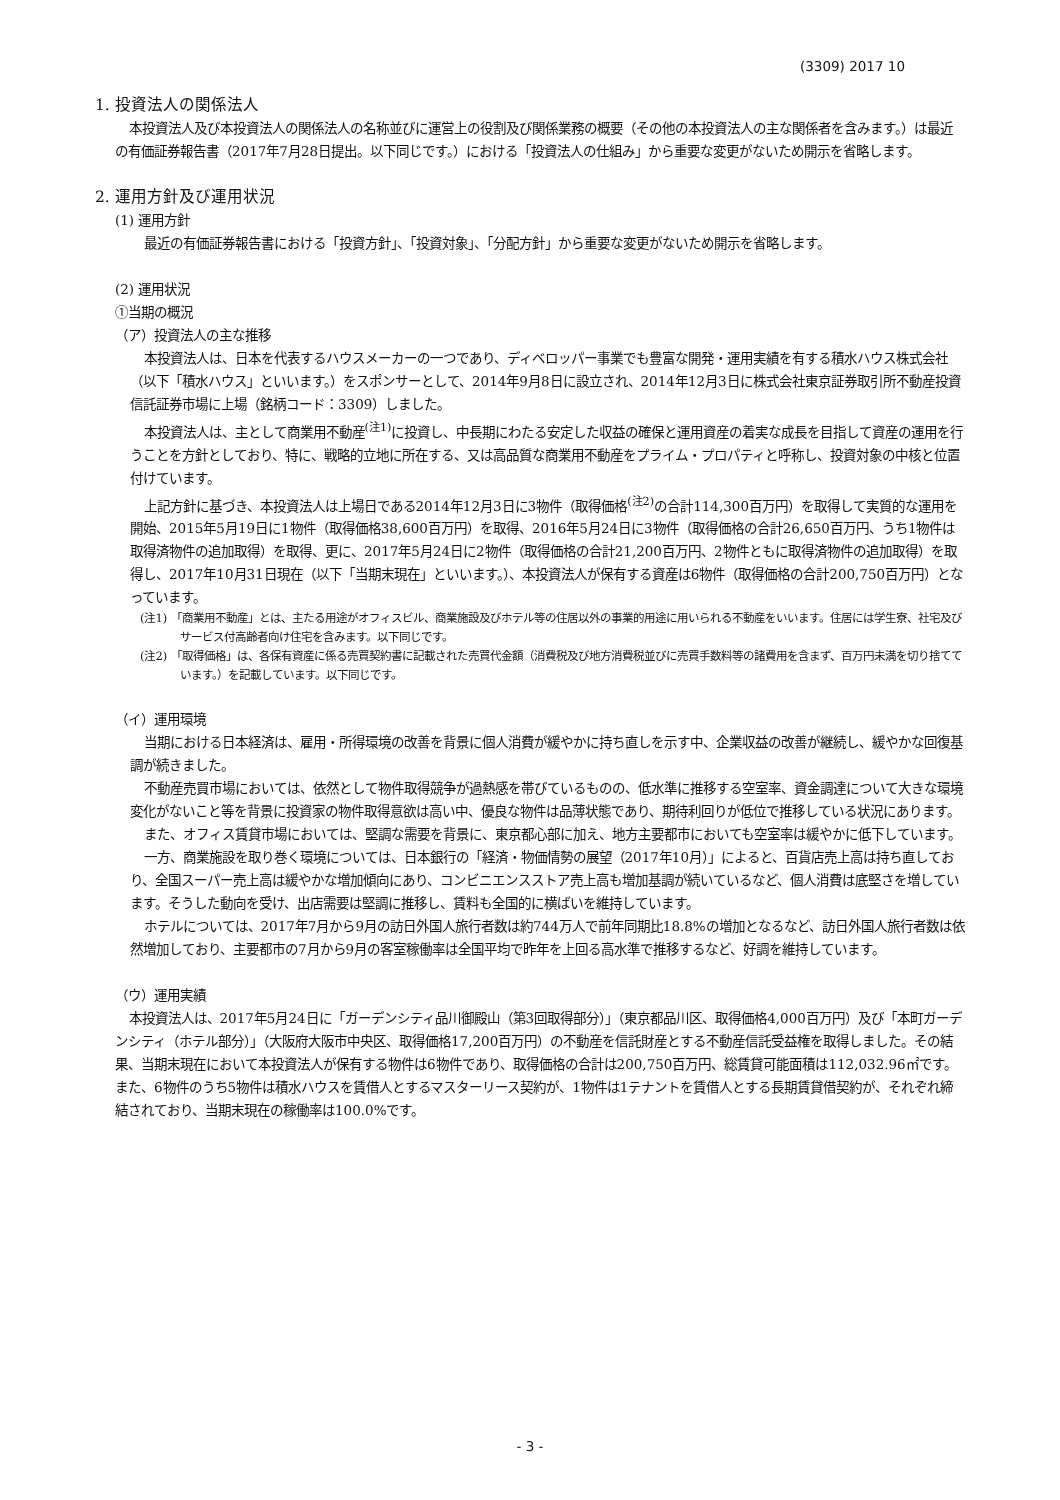(3309) 2017 10
1. 投資法人の関係法人
本投資法人及び本投資法人の関係法人の名称並びに運営上の役割及び関係業務の概要（その他の本投資法人の主な関係者を含みます。）は最近の有価証券報告書（2017年7月28日提出。以下同じです。）における「投資法人の仕組み」から重要な変更がないため開示を省略します。
2. 運用方針及び運用状況
(1) 運用方針
最近の有価証券報告書における「投資方針」、「投資対象」、「分配方針」から重要な変更がないため開示を省略します。
(2) 運用状況
①当期の概況
（ア）投資法人の主な推移
本投資法人は、日本を代表するハウスメーカーの一つであり、ディベロッパー事業でも豊富な開発・運用実績を有する積水ハウス株式会社（以下「積水ハウス」といいます。）をスポンサーとして、2014年9月8日に設立され、2014年12月3日に株式会社東京証券取引所不動産投資信託証券市場に上場（銘柄コード：3309）しました。
本投資法人は、主として商業用不動産<sup>(注1)</sup>に投資し、中長期にわたる安定した収益の確保と運用資産の着実な成長を目指して資産の運用を行うことを方針としており、特に、戦略的立地に所在する、又は高品質な商業用不動産をプライム・プロパティと呼称し、投資対象の中核と位置付けています。
上記方針に基づき、本投資法人は上場日である2014年12月3日に3物件（取得価格<sup>(注2)</sup>の合計114,300百万円）を取得して実質的な運用を開始、2015年5月19日に1物件（取得価格38,600百万円）を取得、2016年5月24日に3物件（取得価格の合計26,650百万円、うち1物件は取得済物件の追加取得）を取得、更に、2017年5月24日に2物件（取得価格の合計21,200百万円、2物件ともに取得済物件の追加取得）を取得し、2017年10月31日現在（以下「当期末現在」といいます。）、本投資法人が保有する資産は6物件（取得価格の合計200,750百万円）となっています。
(注1) 「商業用不動産」とは、主たる用途がオフィスビル、商業施設及びホテル等の住居以外の事業的用途に用いられる不動産をいいます。住居には学生寮、社宅及びサービス付高齢者向け住宅を含みます。以下同じです。
(注2) 「取得価格」は、各保有資産に係る売買契約書に記載された売買代金額（消費税及び地方消費税並びに売買手数料等の諸費用を含まず、百万円未満を切り捨てています。）を記載しています。以下同じです。
（イ）運用環境
当期における日本経済は、雇用・所得環境の改善を背景に個人消費が緩やかに持ち直しを示す中、企業収益の改善が継続し、緩やかな回復基調が続きました。
不動産売買市場においては、依然として物件取得競争が過熱感を帯びているものの、低水準に推移する空室率、資金調達について大きな環境変化がないこと等を背景に投資家の物件取得意欲は高い中、優良な物件は品薄状態であり、期待利回りが低位で推移している状況にあります。
また、オフィス賃貸市場においては、堅調な需要を背景に、東京都心部に加え、地方主要都市においても空室率は緩やかに低下しています。
一方、商業施設を取り巻く環境については、日本銀行の「経済・物価情勢の展望（2017年10月）」によると、百貨店売上高は持ち直しており、全国スーパー売上高は緩やかな増加傾向にあり、コンビニエンスストア売上高も増加基調が続いているなど、個人消費は底堅さを増しています。そうした動向を受け、出店需要は堅調に推移し、賃料も全国的に横ばいを維持しています。
ホテルについては、2017年7月から9月の訪日外国人旅行者数は約744万人で前年同期比18.8%の増加となるなど、訪日外国人旅行者数は依然増加しており、主要都市の7月から9月の客室稼働率は全国平均で昨年を上回る高水準で推移するなど、好調を維持しています。
（ウ）運用実績
本投資法人は、2017年5月24日に「ガーデンシティ品川御殿山（第3回取得部分）」（東京都品川区、取得価格4,000百万円）及び「本町ガーデンシティ（ホテル部分）」（大阪府大阪市中央区、取得価格17,200百万円）の不動産を信託財産とする不動産信託受益権を取得しました。その結果、当期末現在において本投資法人が保有する物件は6物件であり、取得価格の合計は200,750百万円、総賃貸可能面積は112,032.96㎡です。また、6物件のうち5物件は積水ハウスを賃借人とするマスターリース契約が、1物件は1テナントを賃借人とする長期賃貸借契約が、それぞれ締結されており、当期末現在の稼働率は100.0%です。
- 3 -